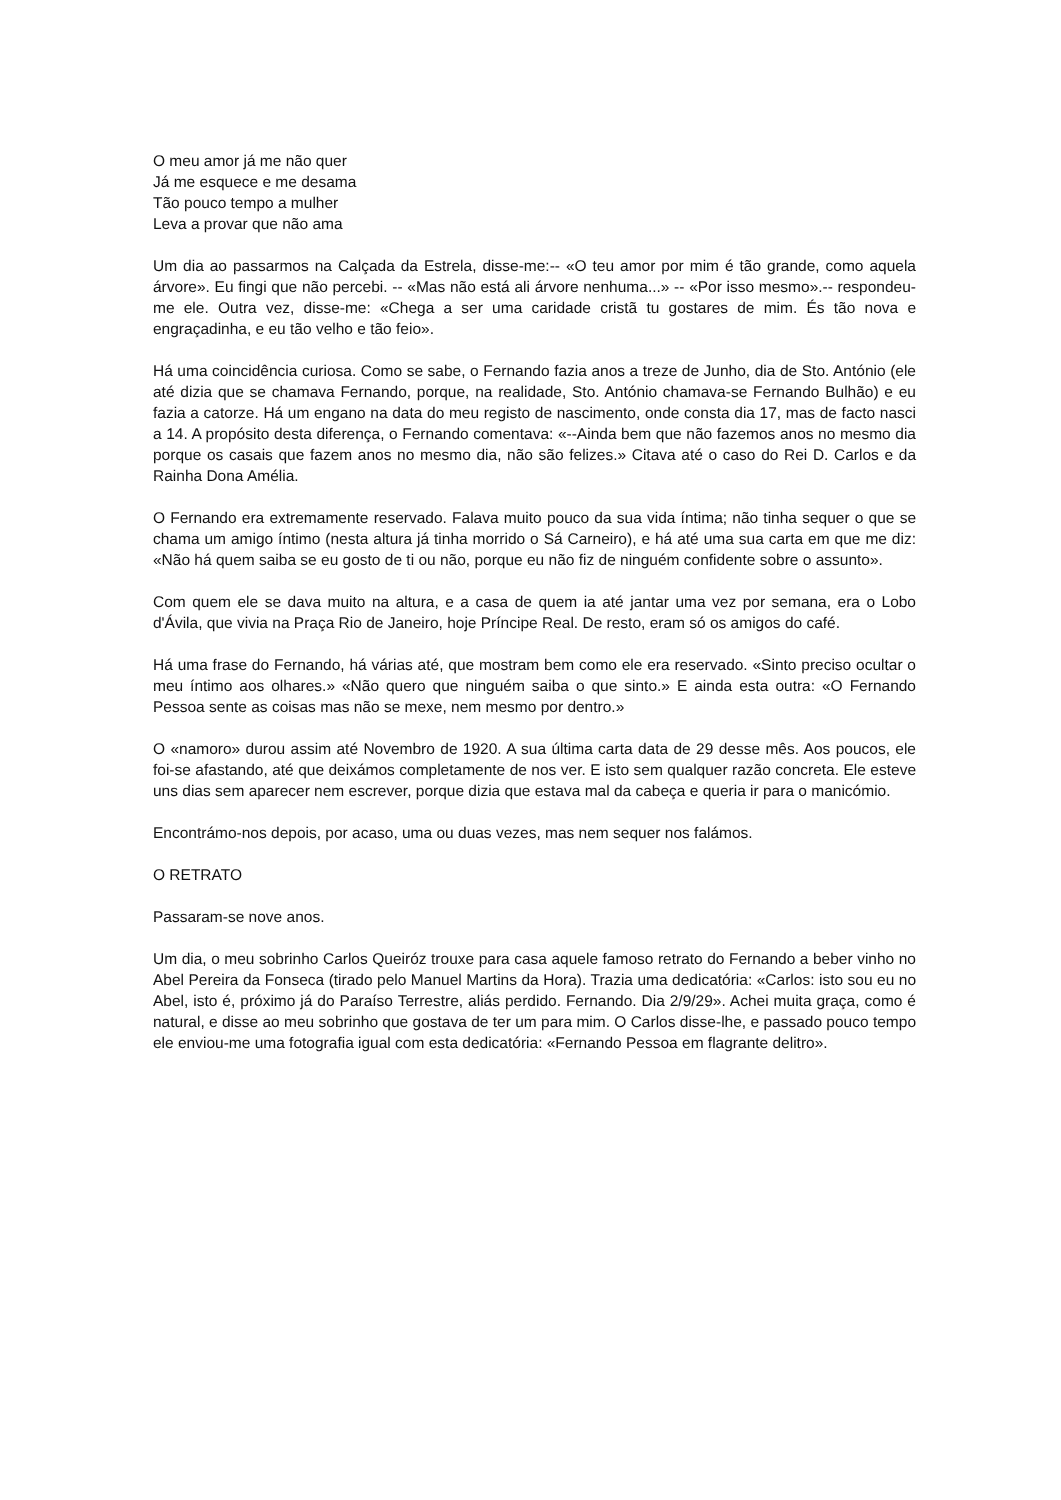O meu amor já me não quer
Já me esquece e me desama
Tão pouco tempo a mulher
Leva a provar que não ama
Um dia ao passarmos na Calçada da Estrela, disse-me:-- «O teu amor por mim é tão grande, como aquela árvore». Eu fingi que não percebi. -- «Mas não está ali árvore nenhuma...» -- «Por isso mesmo».-- respondeu-me ele. Outra vez, disse-me: «Chega a ser uma caridade cristã tu gostares de mim. És tão nova e engraçadinha, e eu tão velho e tão feio».
Há uma coincidência curiosa. Como se sabe, o Fernando fazia anos a treze de Junho, dia de Sto. António (ele até dizia que se chamava Fernando, porque, na realidade, Sto. António chamava-se Fernando Bulhão) e eu fazia a catorze. Há um engano na data do meu registo de nascimento, onde consta dia 17, mas de facto nasci a 14. A propósito desta diferença, o Fernando comentava: «--Ainda bem que não fazemos anos no mesmo dia porque os casais que fazem anos no mesmo dia, não são felizes.» Citava até o caso do Rei D. Carlos e da Rainha Dona Amélia.
O Fernando era extremamente reservado. Falava muito pouco da sua vida íntima; não tinha sequer o que se chama um amigo íntimo (nesta altura já tinha morrido o Sá Carneiro), e há até uma sua carta em que me diz: «Não há quem saiba se eu gosto de ti ou não, porque eu não fiz de ninguém confidente sobre o assunto».
Com quem ele se dava muito na altura, e a casa de quem ia até jantar uma vez por semana, era o Lobo d'Ávila, que vivia na Praça Rio de Janeiro, hoje Príncipe Real. De resto, eram só os amigos do café.
Há uma frase do Fernando, há várias até, que mostram bem como ele era reservado. «Sinto preciso ocultar o meu íntimo aos olhares.» «Não quero que ninguém saiba o que sinto.» E ainda esta outra: «O Fernando Pessoa sente as coisas mas não se mexe, nem mesmo por dentro.»
O «namoro» durou assim até Novembro de 1920. A sua última carta data de 29 desse mês. Aos poucos, ele foi-se afastando, até que deixámos completamente de nos ver. E isto sem qualquer razão concreta. Ele esteve uns dias sem aparecer nem escrever, porque dizia que estava mal da cabeça e queria ir para o manicómio.
Encontrámo-nos depois, por acaso, uma ou duas vezes, mas nem sequer nos falámos.
O RETRATO
Passaram-se nove anos.
Um dia, o meu sobrinho Carlos Queiróz trouxe para casa aquele famoso retrato do Fernando a beber vinho no Abel Pereira da Fonseca (tirado pelo Manuel Martins da Hora). Trazia uma dedicatória: «Carlos: isto sou eu no Abel, isto é, próximo já do Paraíso Terrestre, aliás perdido. Fernando. Dia 2/9/29». Achei muita graça, como é natural, e disse ao meu sobrinho que gostava de ter um para mim. O Carlos disse-lhe, e passado pouco tempo ele enviou-me uma fotografia igual com esta dedicatória: «Fernando Pessoa em flagrante delitro».